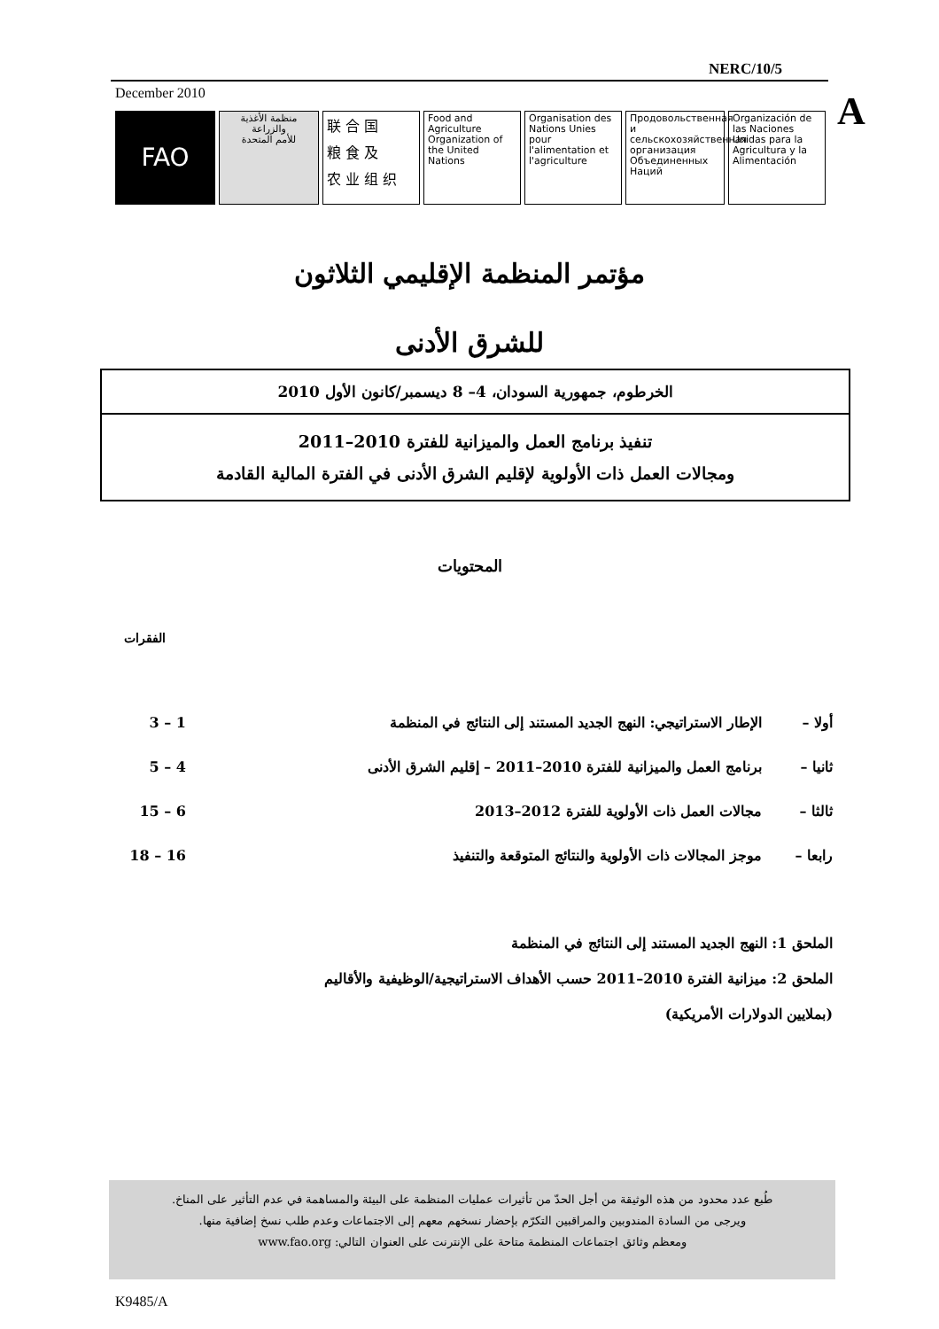NERC/10/5
December 2010 A
FAO منظمة الأغذية
والزراعة
للأمم المتحدة
联 合 国
粮 食 及
农 业 组 织
Food and Agriculture Organization of the United Nations
Organisation des Nations Unies pour l'alimentation et l'agriculture
Продовольственная и сельскохозяйственная организация Объединенных Наций
Organización de las Naciones Unidas para la Agricultura y la Alimentación
مؤتمر المنظمة الإقليمي الثلاثون
للشرق الأدنى
الخرطوم، جمهورية السودان، 4– 8 ديسمبر/كانون الأول 2010
تنفيذ برنامج العمل والميزانية للفترة 2010–2011
ومجالات العمل ذات الأولوية لإقليم الشرق الأدنى في الفترة المالية القادمة
المحتويات
الفقرات
| أولا – | الإطار الاستراتيجي: النهج الجديد المستند إلى النتائج في المنظمة | 1 – 3 |
| ثانيا – | برنامج العمل والميزانية للفترة 2010–2011 – إقليم الشرق الأدنى | 4 – 5 |
| ثالثا – | مجالات العمل ذات الأولوية للفترة 2012–2013 | 6 – 15 |
| رابعا – | موجز المجالات ذات الأولوية والنتائج المتوقعة والتنفيذ | 16 – 18 |
الملحق 1: النهج الجديد المستند إلى النتائج في المنظمة
الملحق 2: ميزانية الفترة 2010–2011 حسب الأهداف الاستراتيجية/الوظيفية والأقاليم
(بملايين الدولارات الأمريكية)
طُبع عدد محدود من هذه الوثيقة من أجل الحدّ من تأثيرات عمليات المنظمة على البيئة والمساهمة في عدم التأثير على المناخ.
ويرجى من السادة المندوبين والمراقبين التكرّم بإحضار نسخهم معهم إلى الاجتماعات وعدم طلب نسخ إضافية منها.
ومعظم وثائق اجتماعات المنظمة متاحة على الإنترنت على العنوان التالي: www.fao.org
K9485/A